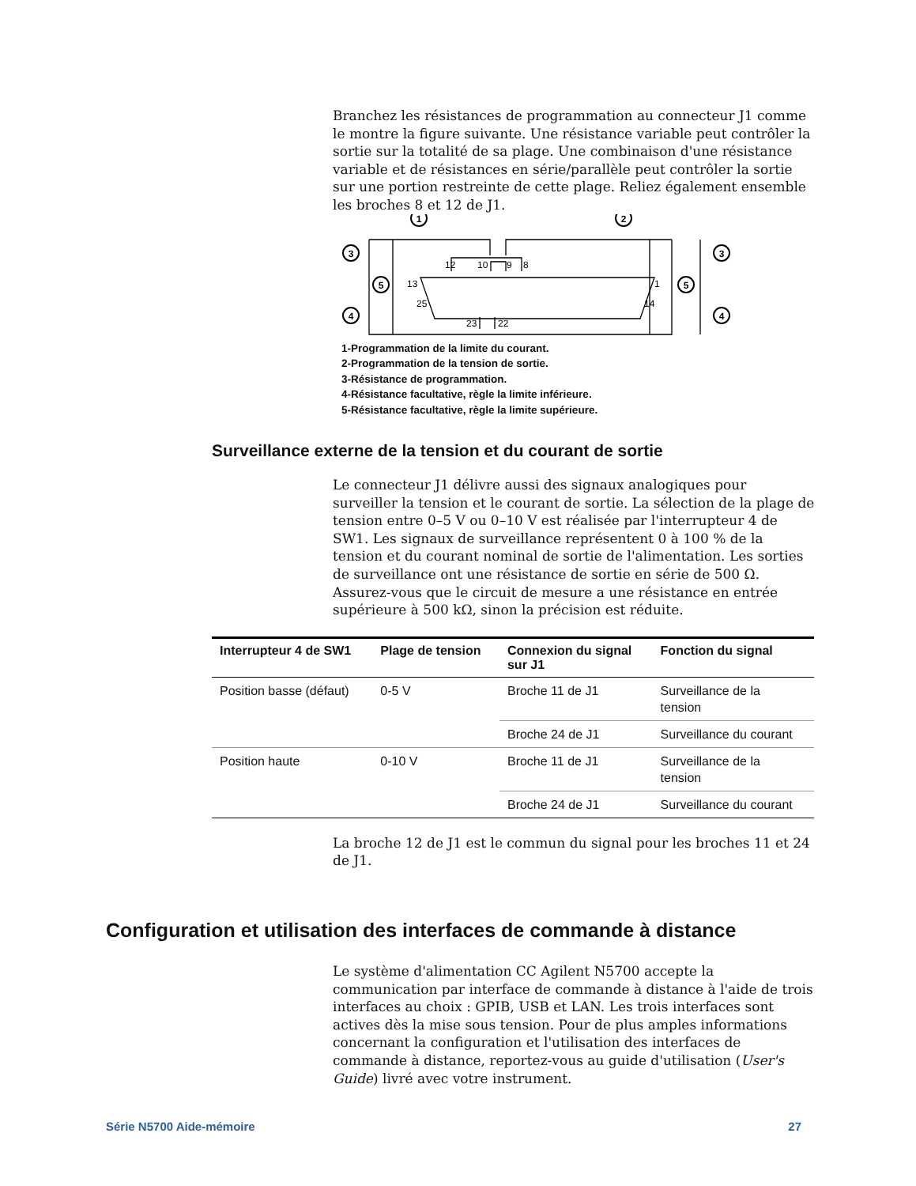Branchez les résistances de programmation au connecteur J1 comme le montre la figure suivante. Une résistance variable peut contrôler la sortie sur la totalité de sa plage. Une combinaison d'une résistance variable et de résistances en série/parallèle peut contrôler la sortie sur une portion restreinte de cette plage. Reliez également ensemble les broches 8 et 12 de J1.
1
2
3
3
5
5
4
4
12
10
9
8
13
1
25
14
23
22
1-Programmation de la limite du courant.
2-Programmation de la tension de sortie.
3-Résistance de programmation.
4-Résistance facultative, règle la limite inférieure.
5-Résistance facultative, règle la limite supérieure.
Surveillance externe de la tension et du courant de sortie
Le connecteur J1 délivre aussi des signaux analogiques pour surveiller la tension et le courant de sortie. La sélection de la plage de tension entre 0–5 V ou 0–10 V est réalisée par l'interrupteur 4 de SW1. Les signaux de surveillance représentent 0 à 100 % de la tension et du courant nominal de sortie de l'alimentation. Les sorties de surveillance ont une résistance de sortie en série de 500 Ω. Assurez-vous que le circuit de mesure a une résistance en entrée supérieure à 500 kΩ, sinon la précision est réduite.
| Interrupteur 4 de SW1 | Plage de tension | Connexion du signal sur J1 | Fonction du signal |
| --- | --- | --- | --- |
| Position basse (défaut) | 0-5 V | Broche 11 de J1 | Surveillance de la tension |
| | | Broche 24 de J1 | Surveillance du courant |
| Position haute | 0-10 V | Broche 11 de J1 | Surveillance de la tension |
| | | Broche 24 de J1 | Surveillance du courant |
La broche 12 de J1 est le commun du signal pour les broches 11 et 24 de J1.
Configuration et utilisation des interfaces de commande à distance
Le système d'alimentation CC Agilent N5700 accepte la communication par interface de commande à distance à l'aide de trois interfaces au choix : GPIB, USB et LAN. Les trois interfaces sont actives dès la mise sous tension. Pour de plus amples informations concernant la configuration et l'utilisation des interfaces de commande à distance, reportez-vous au guide d'utilisation (User's Guide) livré avec votre instrument.
Série N5700 Aide-mémoire 27